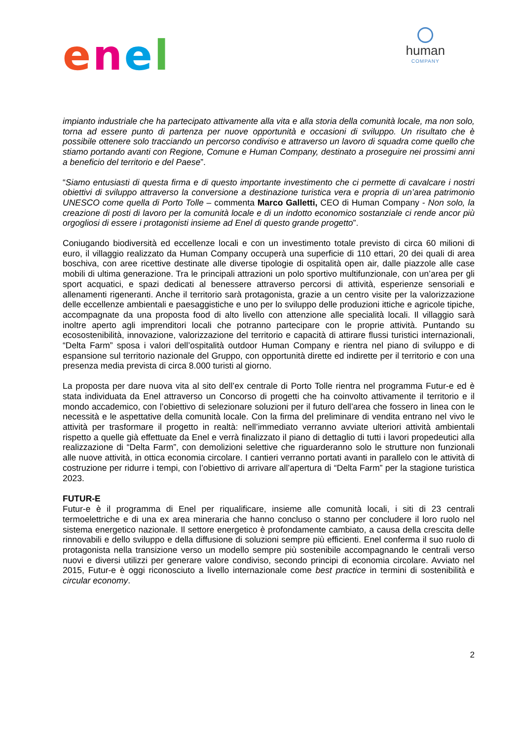enel
human
COMPANY
impianto industriale che ha partecipato attivamente alla vita e alla storia della comunità locale, ma non solo, torna ad essere punto di partenza per nuove opportunità e occasioni di sviluppo. Un risultato che è possibile ottenere solo tracciando un percorso condiviso e attraverso un lavoro di squadra come quello che stiamo portando avanti con Regione, Comune e Human Company, destinato a proseguire nei prossimi anni a beneficio del territorio e del Paese”.
“Siamo entusiasti di questa firma e di questo importante investimento che ci permette di cavalcare i nostri obiettivi di sviluppo attraverso la conversione a destinazione turistica vera e propria di un’area patrimonio UNESCO come quella di Porto Tolle – commenta Marco Galletti, CEO di Human Company - Non solo, la creazione di posti di lavoro per la comunità locale e di un indotto economico sostanziale ci rende ancor più orgogliosi di essere i protagonisti insieme ad Enel di questo grande progetto”.
Coniugando biodiversità ed eccellenze locali e con un investimento totale previsto di circa 60 milioni di euro, il villaggio realizzato da Human Company occuperà una superficie di 110 ettari, 20 dei quali di area boschiva, con aree ricettive destinate alle diverse tipologie di ospitalità open air, dalle piazzole alle case mobili di ultima generazione. Tra le principali attrazioni un polo sportivo multifunzionale, con un’area per gli sport acquatici, e spazi dedicati al benessere attraverso percorsi di attività, esperienze sensoriali e allenamenti rigeneranti. Anche il territorio sarà protagonista, grazie a un centro visite per la valorizzazione delle eccellenze ambientali e paesaggistiche e uno per lo sviluppo delle produzioni ittiche e agricole tipiche, accompagnate da una proposta food di alto livello con attenzione alle specialità locali. Il villaggio sarà inoltre aperto agli imprenditori locali che potranno partecipare con le proprie attività. Puntando su ecosostenibilità, innovazione, valorizzazione del territorio e capacità di attirare flussi turistici internazionali, “Delta Farm” sposa i valori dell’ospitalità outdoor Human Company e rientra nel piano di sviluppo e di espansione sul territorio nazionale del Gruppo, con opportunità dirette ed indirette per il territorio e con una presenza media prevista di circa 8.000 turisti al giorno.
La proposta per dare nuova vita al sito dell’ex centrale di Porto Tolle rientra nel programma Futur-e ed è stata individuata da Enel attraverso un Concorso di progetti che ha coinvolto attivamente il territorio e il mondo accademico, con l’obiettivo di selezionare soluzioni per il futuro dell’area che fossero in linea con le necessità e le aspettative della comunità locale. Con la firma del preliminare di vendita entrano nel vivo le attività per trasformare il progetto in realtà: nell’immediato verranno avviate ulteriori attività ambientali rispetto a quelle già effettuate da Enel e verrà finalizzato il piano di dettaglio di tutti i lavori propedeutici alla realizzazione di “Delta Farm”, con demolizioni selettive che riguarderanno solo le strutture non funzionali alle nuove attività, in ottica economia circolare. I cantieri verranno portati avanti in parallelo con le attività di costruzione per ridurre i tempi, con l’obiettivo di arrivare all’apertura di “Delta Farm” per la stagione turistica 2023.
FUTUR-E
Futur-e è il programma di Enel per riqualificare, insieme alle comunità locali, i siti di 23 centrali termoelettriche e di una ex area mineraria che hanno concluso o stanno per concludere il loro ruolo nel sistema energetico nazionale. Il settore energetico è profondamente cambiato, a causa della crescita delle rinnovabili e dello sviluppo e della diffusione di soluzioni sempre più efficienti. Enel conferma il suo ruolo di protagonista nella transizione verso un modello sempre più sostenibile accompagnando le centrali verso nuovi e diversi utilizzi per generare valore condiviso, secondo principi di economia circolare. Avviato nel 2015, Futur-e è oggi riconosciuto a livello internazionale come best practice in termini di sostenibilità e circular economy.
2